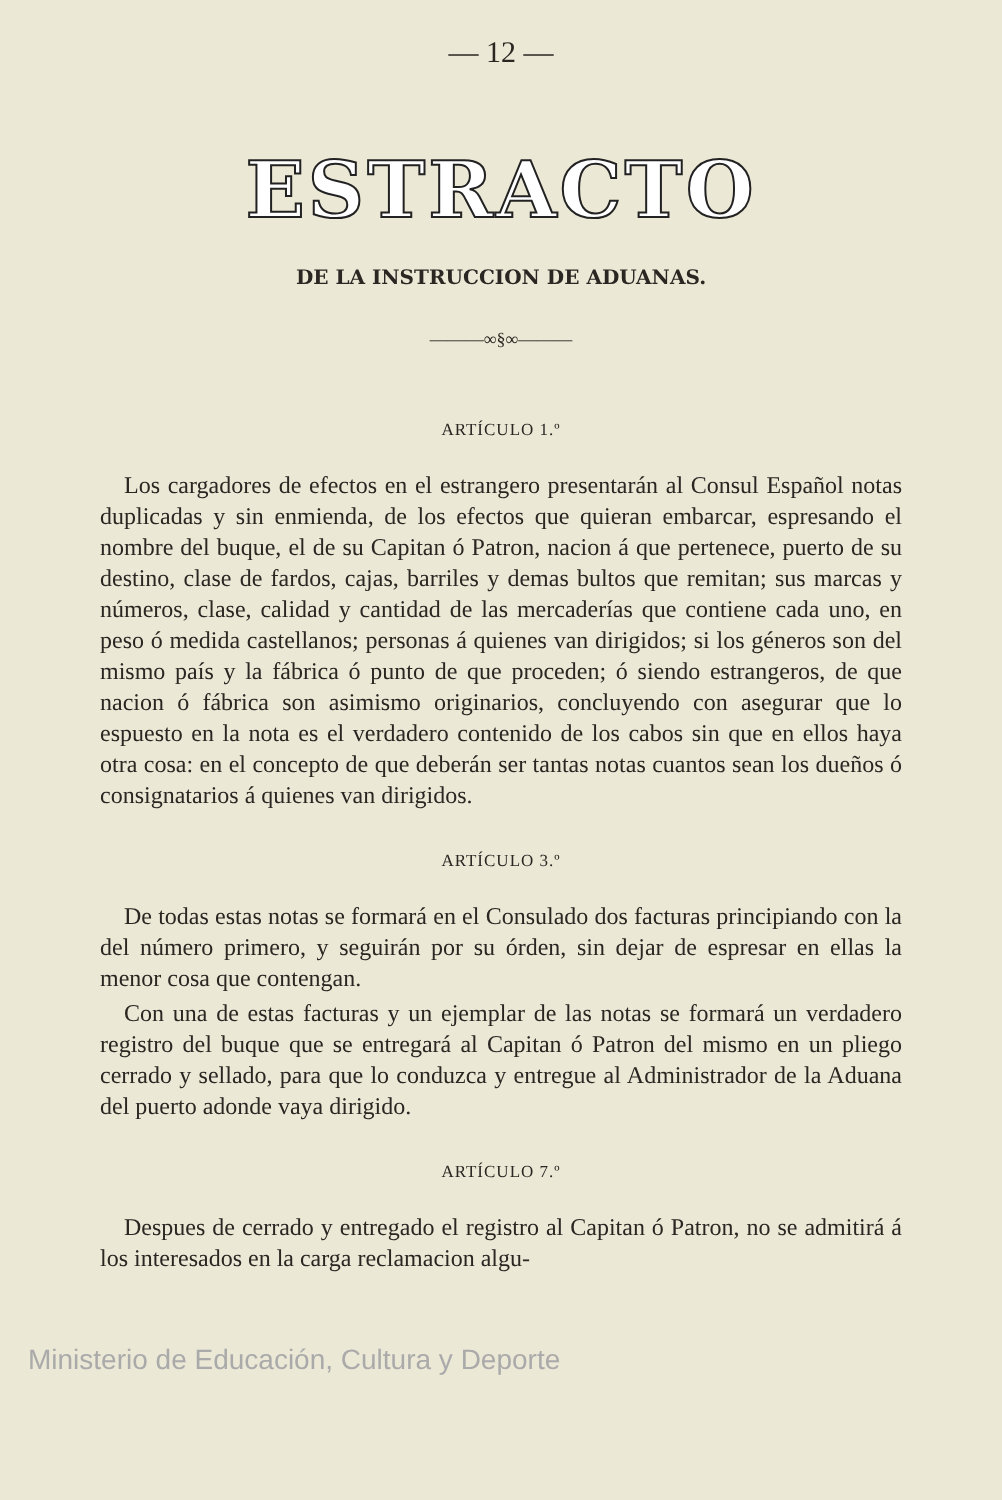— 12 —
ESTRACTO
DE LA INSTRUCCION DE ADUANAS.
———∞§∞———
ARTÍCULO 1.º
Los cargadores de efectos en el estrangero presentarán al Consul Español notas duplicadas y sin enmienda, de los efectos que quieran embarcar, espresando el nombre del buque, el de su Capitan ó Patron, nacion á que pertenece, puerto de su destino, clase de fardos, cajas, barriles y demas bultos que remitan; sus marcas y números, clase, calidad y cantidad de las mercaderías que contiene cada uno, en peso ó medida castellanos; personas á quienes van dirigidos; si los géneros son del mismo país y la fábrica ó punto de que proceden; ó siendo estrangeros, de que nacion ó fábrica son asimismo originarios, concluyendo con asegurar que lo espuesto en la nota es el verdadero contenido de los cabos sin que en ellos haya otra cosa: en el concepto de que deberán ser tantas notas cuantos sean los dueños ó consignatarios á quienes van dirigidos.
ARTÍCULO 3.º
De todas estas notas se formará en el Consulado dos facturas principiando con la del número primero, y seguirán por su órden, sin dejar de espresar en ellas la menor cosa que contengan.
Con una de estas facturas y un ejemplar de las notas se formará un verdadero registro del buque que se entregará al Capitan ó Patron del mismo en un pliego cerrado y sellado, para que lo conduzca y entregue al Administrador de la Aduana del puerto adonde vaya dirigido.
ARTÍCULO 7.º
Despues de cerrado y entregado el registro al Capitan ó Patron, no se admitirá á los interesados en la carga reclamacion algu-
Ministerio de Educación, Cultura y Deporte